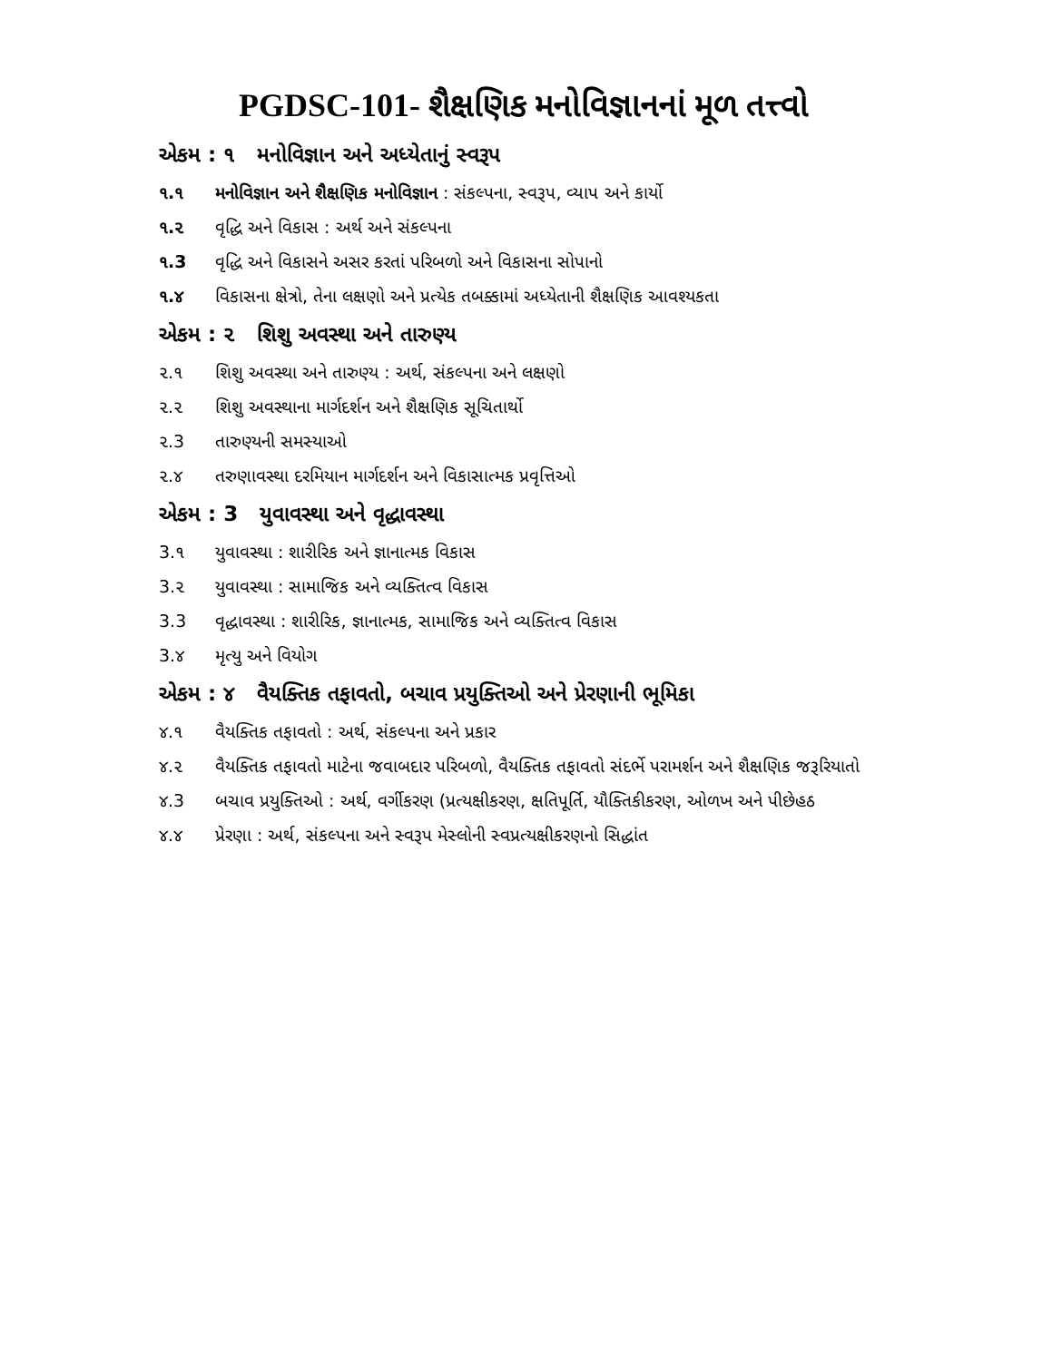PGDSC-101- શૈક્ષણિક મનોવિજ્ઞાનનાં મૂળ તત્ત્વો
એકમ : ૧ મનોવિજ્ઞાન અને અધ્યેતાનું સ્વરૂપ
૧.૧ મનોવિજ્ઞાન અને શૈક્ષણિક મનોવિજ્ઞાન : સંકલ્પના, સ્વરૂપ, વ્યાપ અને કાર્યો
૧.૨ વૃદ્ધિ અને વિકાસ : અર્થ અને સંકલ્પના
૧.3 વૃદ્ધિ અને વિકાસને અસર કરતાં પરિબળો અને વિકાસના સોપાનો
૧.૪ વિકાસના ક્ષેત્રો, તેના લક્ષણો અને પ્રત્યેક તબક્કામાં અધ્યેતાની શૈક્ષણિક આવશ્યકતા
એકમ : ૨ શિશુ અવસ્થા અને તારુણ્ય
૨.૧ શિશુ અવસ્થા અને તારુણ્ય : અર્થ, સંકલ્પના અને લક્ષણો
૨.૨ શિશુ અવસ્થાના માર્ગદર્શન અને શૈક્ષણિક સૂચિતાર્થો
૨.3 તારુણ્યની સમસ્યાઓ
૨.૪ તરુણાવસ્થા દરમિયાન માર્ગદર્શન અને વિકાસાત્મક પ્રવૃત્તિઓ
એકમ : 3 યુવાવસ્થા અને વૃદ્ધાવસ્થા
3.૧ યુવાવસ્થા : શારીરિક અને જ્ઞાનાત્મક વિકાસ
3.૨ યુવાવસ્થા : સામાજિક અને વ્યક્તિત્વ વિકાસ
3.3 વૃદ્ધાવસ્થા : શારીરિક, જ્ઞાનાત્મક, સામાજિક અને વ્યક્તિત્વ વિકાસ
3.૪ મૃત્યુ અને વિયોગ
એકમ : ૪ વૈયક્તિક તફાવતો, બચાવ પ્રયુક્તિઓ અને પ્રેરણાની ભૂમિકા
૪.૧ વૈયક્તિક તફાવતો : અર્થ, સંકલ્પના અને પ્રકાર
૪.૨ વૈયક્તિક તફાવતો માટેના જવાબદાર પરિબળો, વૈયક્તિક તફાવતો સંદર્ભે પરામર્શન અને શૈક્ષણિક જરૂરિયાતો
૪.3 બચાવ પ્રયુક્તિઓ : અર્થ, વર્ગીકરણ (પ્રત્યક્ષીકરણ, ક્ષતિપૂર્તિ, યૌક્તિકીકરણ, ઓળખ અને પીછેહઠ
૪.૪ પ્રેરણા : અર્થ, સંકલ્પના અને સ્વરૂપ મેસ્લોની સ્વપ્રત્યક્ષીકરણનો સિદ્ધાંત